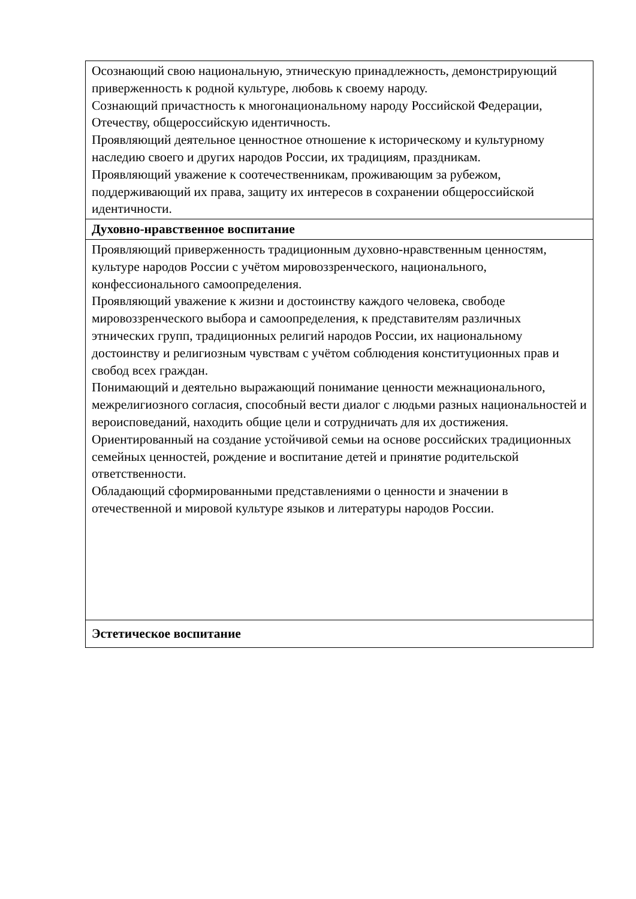| Осознающий свою национальную, этническую принадлежность, демонстрирующий приверженность к родной культуре, любовь к своему народу. Сознающий причастность к многонациональному народу Российской Федерации, Отечеству, общероссийскую идентичность. Проявляющий деятельное ценностное отношение к историческому и культурному наследию своего и других народов России, их традициям, праздникам. Проявляющий уважение к соотечественникам, проживающим за рубежом, поддерживающий их права, защиту их интересов в сохранении общероссийской идентичности. |
| Духовно-нравственное воспитание |
| Проявляющий приверженность традиционным духовно-нравственным ценностям, культуре народов России с учётом мировоззренческого, национального, конфессионального самоопределения. Проявляющий уважение к жизни и достоинству каждого человека, свободе мировоззренческого выбора и самоопределения, к представителям различных этнических групп, традиционных религий народов России, их национальному достоинству и религиозным чувствам с учётом соблюдения конституционных прав и свобод всех граждан. Понимающий и деятельно выражающий понимание ценности межнационального, межрелигиозного согласия, способный вести диалог с людьми разных национальностей и вероисповеданий, находить общие цели и сотрудничать для их достижения. Ориентированный на создание устойчивой семьи на основе российских традиционных семейных ценностей, рождение и воспитание детей и принятие родительской ответственности. Обладающий сформированными представлениями о ценности и значении в отечественной и мировой культуре языков и литературы народов России. |
| Эстетическое воспитание |